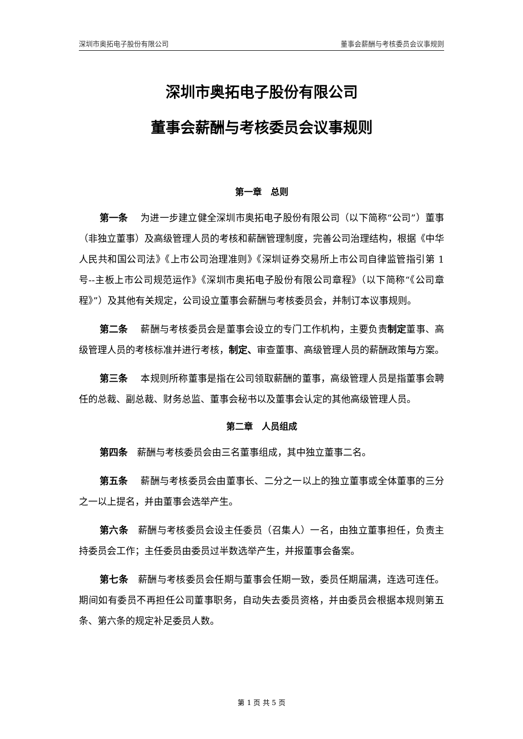深圳市奥拓电子股份有限公司 董事会薪酬与考核委员会议事规则
深圳市奥拓电子股份有限公司
董事会薪酬与考核委员会议事规则
第一章　总则
第一条　 为进一步建立健全深圳市奥拓电子股份有限公司（以下简称“公司”）董事（非独立董事）及高级管理人员的考核和薪酬管理制度，完善公司治理结构，根据《中华人民共和国公司法》《上市公司治理准则》《深圳证券交易所上市公司自律监管指引第 1 号--主板上市公司规范运作》《深圳市奥拓电子股份有限公司章程》（以下简称“《公司章程》”）及其他有关规定，公司设立董事会薪酬与考核委员会，并制订本议事规则。
第二条　 薪酬与考核委员会是董事会设立的专门工作机构，主要负责制定董事、高级管理人员的考核标准并进行考核，制定、审查董事、高级管理人员的薪酬政策与方案。
第三条　 本规则所称董事是指在公司领取薪酬的董事，高级管理人员是指董事会聘任的总裁、副总裁、财务总监、董事会秘书以及董事会认定的其他高级管理人员。
第二章　人员组成
第四条　薪酬与考核委员会由三名董事组成，其中独立董事二名。
第五条　 薪酬与考核委员会由董事长、二分之一以上的独立董事或全体董事的三分之一以上提名，并由董事会选举产生。
第六条　薪酬与考核委员会设主任委员（召集人）一名，由独立董事担任，负责主持委员会工作；主任委员由委员过半数选举产生，并报董事会备案。
第七条　薪酬与考核委员会任期与董事会任期一致，委员任期届满，连选可连任。期间如有委员不再担任公司董事职务，自动失去委员资格，并由委员会根据本规则第五条、第六条的规定补足委员人数。
第 1 页 共 5 页